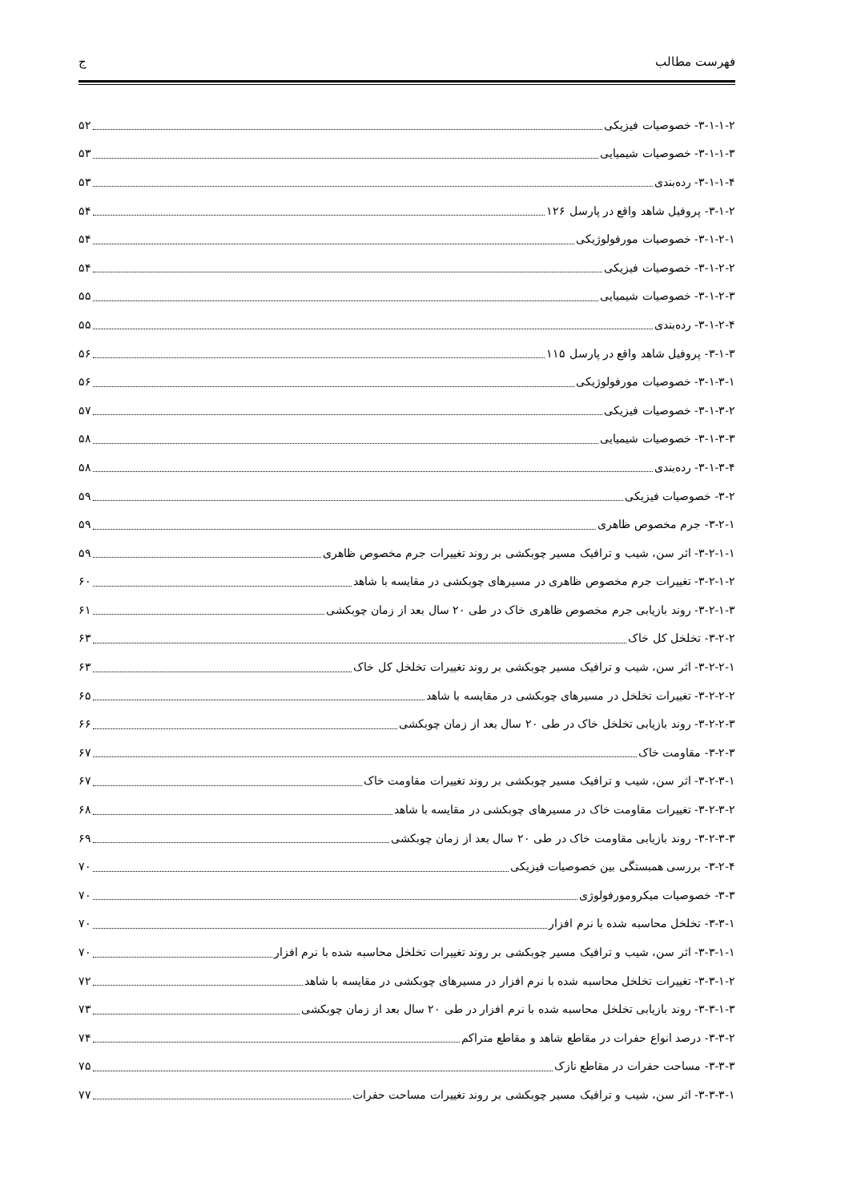فهرست مطالب ج
۳-۱-۱-۲- خصوصیات فیزیکی ۵۲
۳-۱-۱-۳- خصوصیات شیمیایی ۵۳
۳-۱-۱-۴- رده‌بندی ۵۳
۳-۱-۲- پروفیل شاهد واقع در پارسل ۱۲۶ ۵۴
۳-۱-۲-۱- خصوصیات مورفولوژیکی ۵۴
۳-۱-۲-۲- خصوصیات فیزیکی ۵۴
۳-۱-۲-۳- خصوصیات شیمیایی ۵۵
۳-۱-۲-۴- رده‌بندی ۵۵
۳-۱-۳- پروفیل شاهد واقع در پارسل ۱۱۵ ۵۶
۳-۱-۳-۱- خصوصیات مورفولوژیکی ۵۶
۳-۱-۳-۲- خصوصیات فیزیکی ۵۷
۳-۱-۳-۳- خصوصیات شیمیایی ۵۸
۳-۱-۳-۴- رده‌بندی ۵۸
۳-۲- خصوصیات فیزیکی ۵۹
۳-۲-۱- جرم مخصوص ظاهری ۵۹
۳-۲-۱-۱- اثر سن، شیب و ترافیک مسیر چوبکشی بر روند تغییرات جرم مخصوص ظاهری ۵۹
۳-۲-۱-۲- تغییرات جرم مخصوص ظاهری در مسیرهای چوبکشی در مقایسه با شاهد ۶۰
۳-۲-۱-۳- روند بازیابی جرم مخصوص ظاهری خاک در طی ۲۰ سال بعد از زمان چوبکشی ۶۱
۳-۲-۲- تخلخل کل خاک ۶۳
۳-۲-۲-۱- اثر سن، شیب و ترافیک مسیر چوبکشی بر روند تغییرات تخلخل کل خاک ۶۳
۳-۲-۲-۲- تغییرات تخلخل در مسیرهای چوبکشی در مقایسه با شاهد ۶۵
۳-۲-۲-۳- روند بازیابی تخلخل خاک در طی ۲۰ سال بعد از زمان چوبکشی ۶۶
۳-۲-۳- مقاومت خاک ۶۷
۳-۲-۳-۱- اثر سن، شیب و ترافیک مسیر چوبکشی بر روند تغییرات مقاومت خاک ۶۷
۳-۲-۳-۲- تغییرات مقاومت خاک در مسیرهای چوبکشی در مقایسه با شاهد ۶۸
۳-۲-۳-۳- روند بازیابی مقاومت خاک در طی ۲۰ سال بعد از زمان چوبکشی ۶۹
۳-۲-۴- بررسی همبستگی بین خصوصیات فیزیکی ۷۰
۳-۳- خصوصیات میکرومورفولوژی ۷۰
۳-۳-۱- تخلخل محاسبه شده با نرم افزار ۷۰
۳-۳-۱-۱- اثر سن، شیب و ترافیک مسیر چوبکشی بر روند تغییرات تخلخل محاسبه شده با نرم افزار ۷۰
۳-۳-۱-۲- تغییرات تخلخل محاسبه شده با نرم افزار در مسیرهای چوبکشی در مقایسه با شاهد ۷۲
۳-۳-۱-۳- روند بازیابی تخلخل محاسبه شده با نرم افزار در طی ۲۰ سال بعد از زمان چوبکشی ۷۳
۳-۳-۲- درصد انواع حفرات در مقاطع شاهد و مقاطع متراکم ۷۴
۳-۳-۳- مساحت حفرات در مقاطع نازک ۷۵
۳-۳-۳-۱- اثر سن، شیب و ترافیک مسیر چوبکشی بر روند تغییرات مساحت حفرات ۷۷